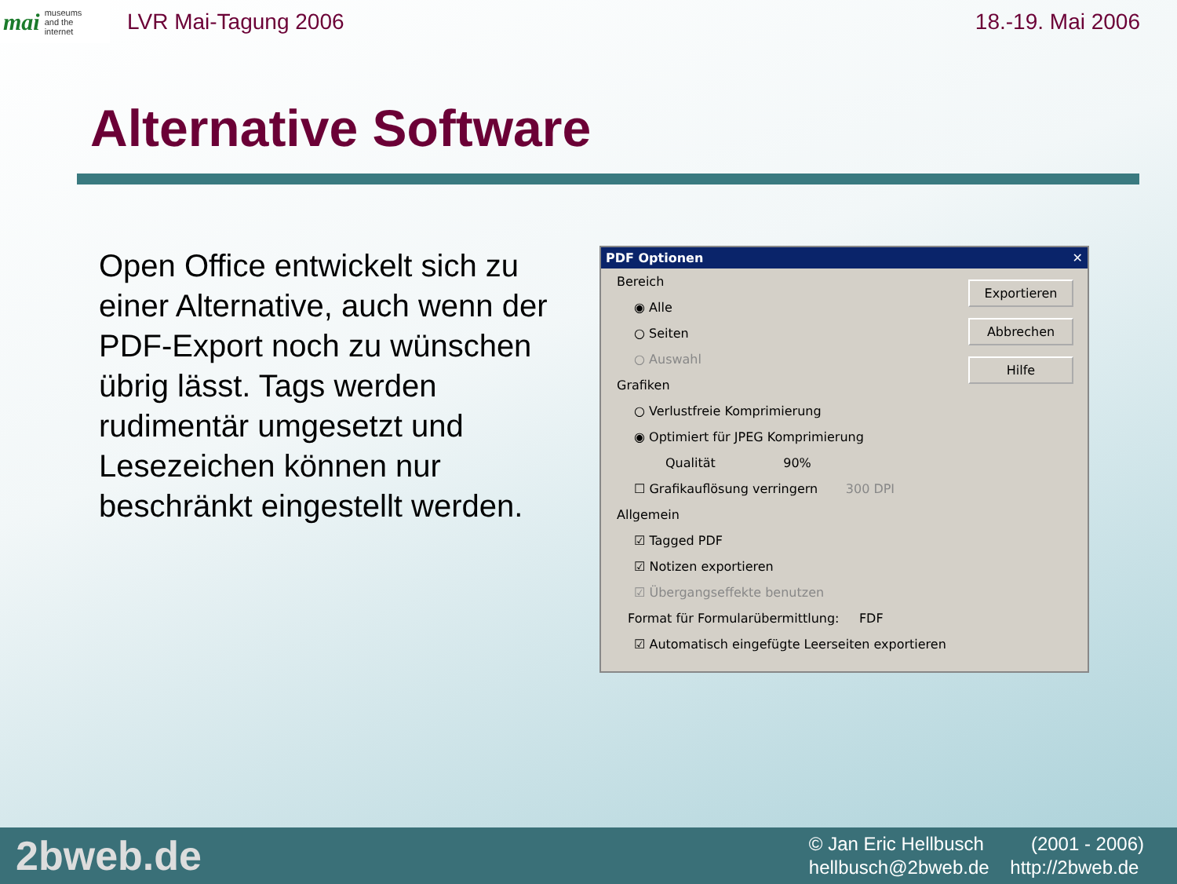mai museums
and the
internet
LVR Mai-Tagung 2006 18.-19. Mai 2006
Alternative Software
Open Office entwickelt sich zu einer Alternative, auch wenn der PDF-Export noch zu wünschen übrig lässt. Tags werden rudimentär umgesetzt und Lesezeichen können nur beschränkt eingestellt werden.
PDF Optionen ✕
Exportieren
Abbrechen
Hilfe
Bereich
◉ Alle
○ Seiten
○ Auswahl
Grafiken
○ Verlustfreie Komprimierung
◉ Optimiert für JPEG Komprimierung
Qualität 90%
☐ Grafikauflösung verringern 300 DPI
Allgemein
☑ Tagged PDF
☑ Notizen exportieren
☑ Übergangseffekte benutzen
Format für Formularübermittlung: FDF
☑ Automatisch eingefügte Leerseiten exportieren
2bweb.de
© Jan Eric Hellbusch (2001 - 2006)
hellbusch@2bweb.de http://2bweb.de